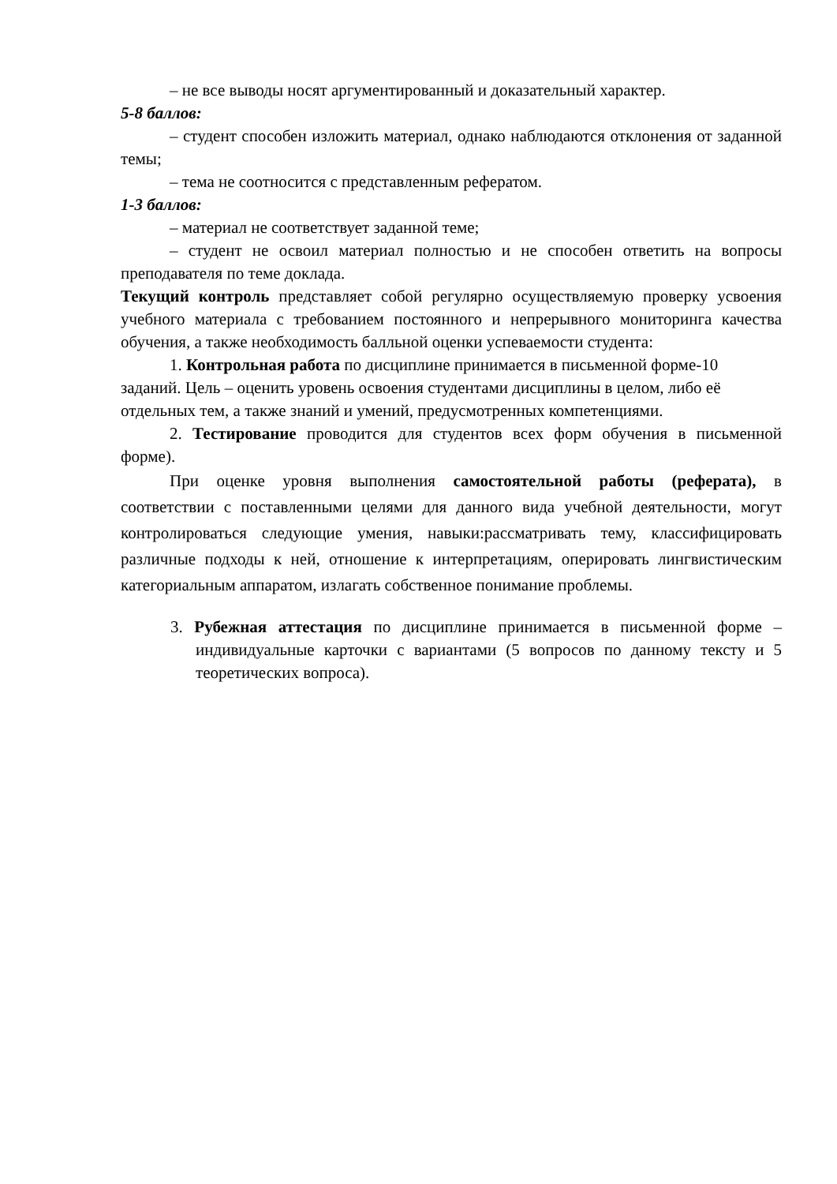– не все выводы носят аргументированный и доказательный характер.
5-8 баллов:
– студент способен изложить материал, однако наблюдаются отклонения от заданной темы;
– тема не соотносится с представленным рефератом.
1-3 баллов:
– материал не соответствует заданной теме;
– студент не освоил материал полностью и не способен ответить на вопросы преподавателя по теме доклада.
Текущий контроль представляет собой регулярно осуществляемую проверку усвоения учебного материала с требованием постоянного и непрерывного мониторинга качества обучения, а также необходимость балльной оценки успеваемости студента:
1. Контрольная работа по дисциплине принимается в письменной форме-10 заданий. Цель – оценить уровень освоения студентами дисциплины в целом, либо её отдельных тем, а также знаний и умений, предусмотренных компетенциями.
2. Тестирование проводится для студентов всех форм обучения в письменной форме).
При оценке уровня выполнения самостоятельной работы (реферата), в соответствии с поставленными целями для данного вида учебной деятельности, могут контролироваться следующие умения, навыки:рассматривать тему, классифицировать различные подходы к ней, отношение к интерпретациям, оперировать лингвистическим категориальным аппаратом, излагать собственное понимание проблемы.
3. Рубежная аттестация по дисциплине принимается в письменной форме – индивидуальные карточки с вариантами (5 вопросов по данному тексту и 5 теоретических вопроса).